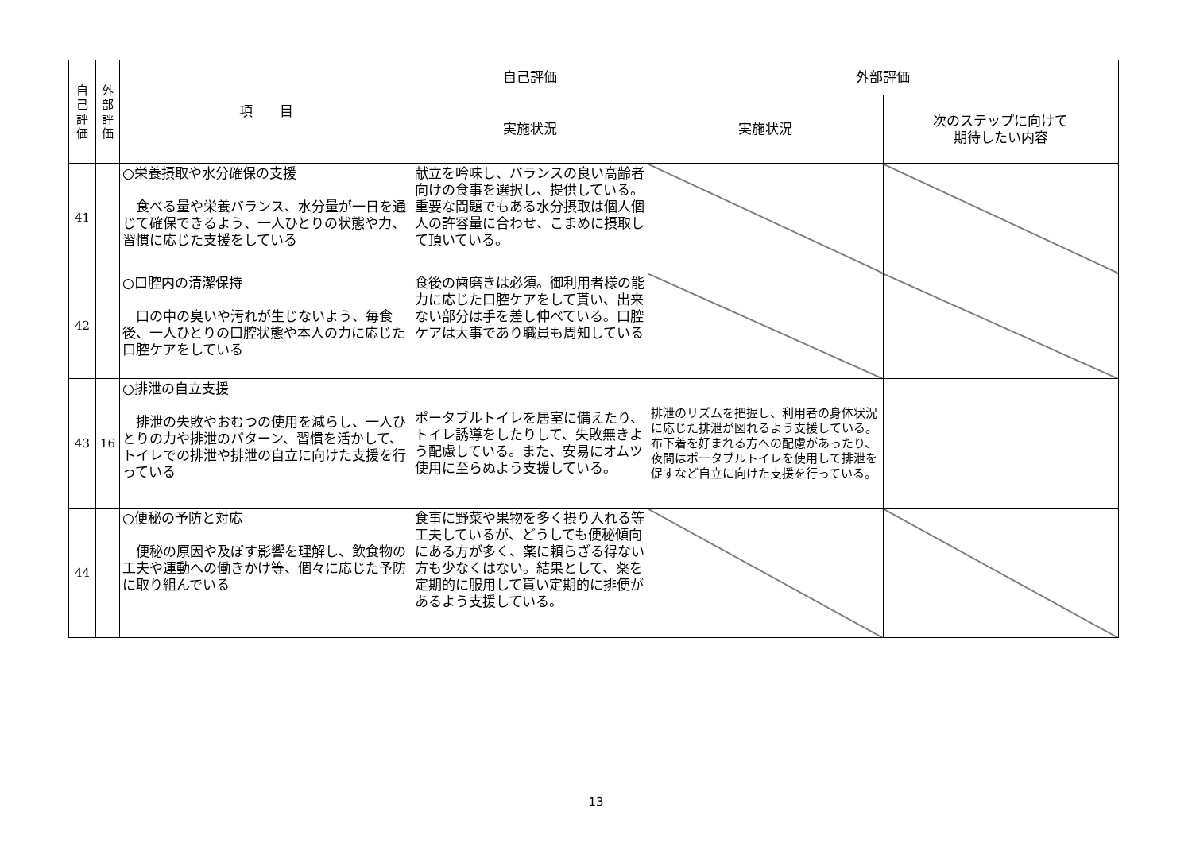| 自 己 評 価 | 外 部 評 価 | 項 目 | 自己評価 | 外部評価 | |
| --- | --- | --- | --- | --- | --- |
| | | | 実施状況 | 実施状況 | 次のステップに向けて 期待したい内容 |
| 41 | | ○栄養摂取や水分確保の支援 食べる量や栄養バランス、水分量が一日を通じて確保できるよう、一人ひとりの状態や力、習慣に応じた支援をしている | 献立を吟味し、バランスの良い高齢者向けの食事を選択し、提供している。重要な問題でもある水分摂取は個人個人の許容量に合わせ、こまめに摂取して頂いている。 | | |
| 42 | | ○口腔内の清潔保持 口の中の臭いや汚れが生じないよう、毎食後、一人ひとりの口腔状態や本人の力に応じた口腔ケアをしている | 食後の歯磨きは必須。御利用者様の能力に応じた口腔ケアをして貰い、出来ない部分は手を差し伸べている。口腔ケアは大事であり職員も周知している | | |
| 43 | 16 | ○排泄の自立支援 排泄の失敗やおむつの使用を減らし、一人ひとりの力や排泄のパターン、習慣を活かして、トイレでの排泄や排泄の自立に向けた支援を行っている | ポータブルトイレを居室に備えたり、トイレ誘導をしたりして、失敗無きよう配慮している。また、安易にオムツ使用に至らぬよう支援している。 | 排泄のリズムを把握し、利用者の身体状況に応じた排泄が図れるよう支援している。布下着を好まれる方への配慮があったり、夜間はポータブルトイレを使用して排泄を促すなど自立に向けた支援を行っている。 | |
| 44 | | ○便秘の予防と対応 便秘の原因や及ぼす影響を理解し、飲食物の工夫や運動への働きかけ等、個々に応じた予防に取り組んでいる | 食事に野菜や果物を多く摂り入れる等工夫しているが、どうしても便秘傾向にある方が多く、薬に頼らざる得ない方も少なくはない。結果として、薬を定期的に服用して貰い定期的に排便があるよう支援している。 | | |
13